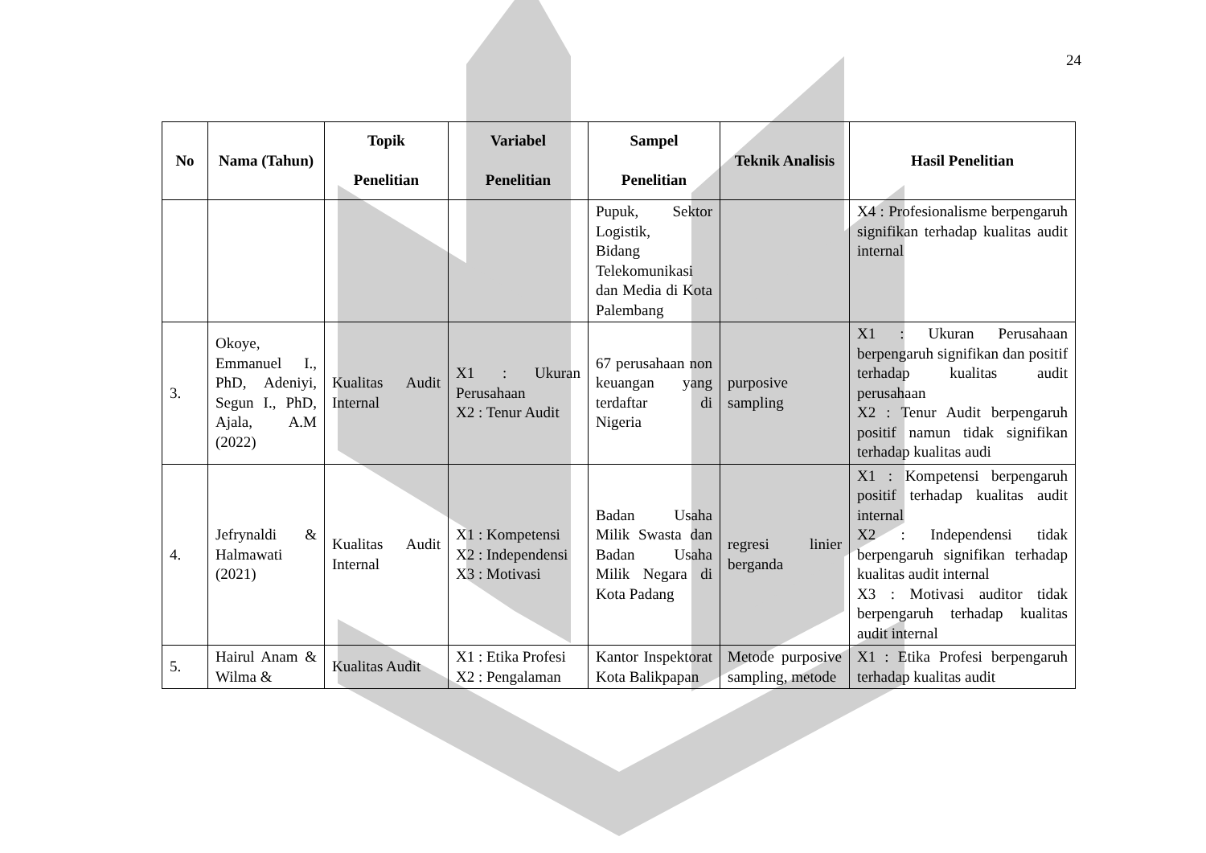24
| No | Nama (Tahun) | Topik Penelitian | Variabel Penelitian | Sampel Penelitian | Teknik Analisis | Hasil Penelitian |
| --- | --- | --- | --- | --- | --- | --- |
| | | | | Pupuk, Sektor Logistik, Bidang Telekomunikasi dan Media di Kota Palembang | | X4 : Profesionalisme berpengaruh signifikan terhadap kualitas audit internal |
| 3. | Okoye, Emmanuel I., PhD, Adeniyi, Segun I., PhD, Ajala, A.M (2022) | Kualitas Audit Internal | X1 : Ukuran Perusahaan X2 : Tenur Audit | 67 perusahaan non keuangan yang terdaftar di Nigeria | purposive sampling | X1 : Ukuran Perusahaan berpengaruh signifikan dan positif terhadap kualitas audit perusahaan X2 : Tenur Audit berpengaruh positif namun tidak signifikan terhadap kualitas audi |
| 4. | Jefrynaldi & Halmawati (2021) | Kualitas Audit Internal | X1 : Kompetensi X2 : Independensi X3 : Motivasi | Badan Usaha Milik Swasta dan Badan Usaha Milik Negara di Kota Padang | regresi linier berganda | X1 : Kompetensi berpengaruh positif terhadap kualitas audit internal X2 : Independensi tidak berpengaruh signifikan terhadap kualitas audit internal X3 : Motivasi auditor tidak berpengaruh terhadap kualitas audit internal |
| 5. | Hairul Anam & Wilma & | Kualitas Audit | X1 : Etika Profesi X2 : Pengalaman | Kantor Inspektorat Kota Balikpapan | Metode purposive sampling, metode | X1 : Etika Profesi berpengaruh terhadap kualitas audit |